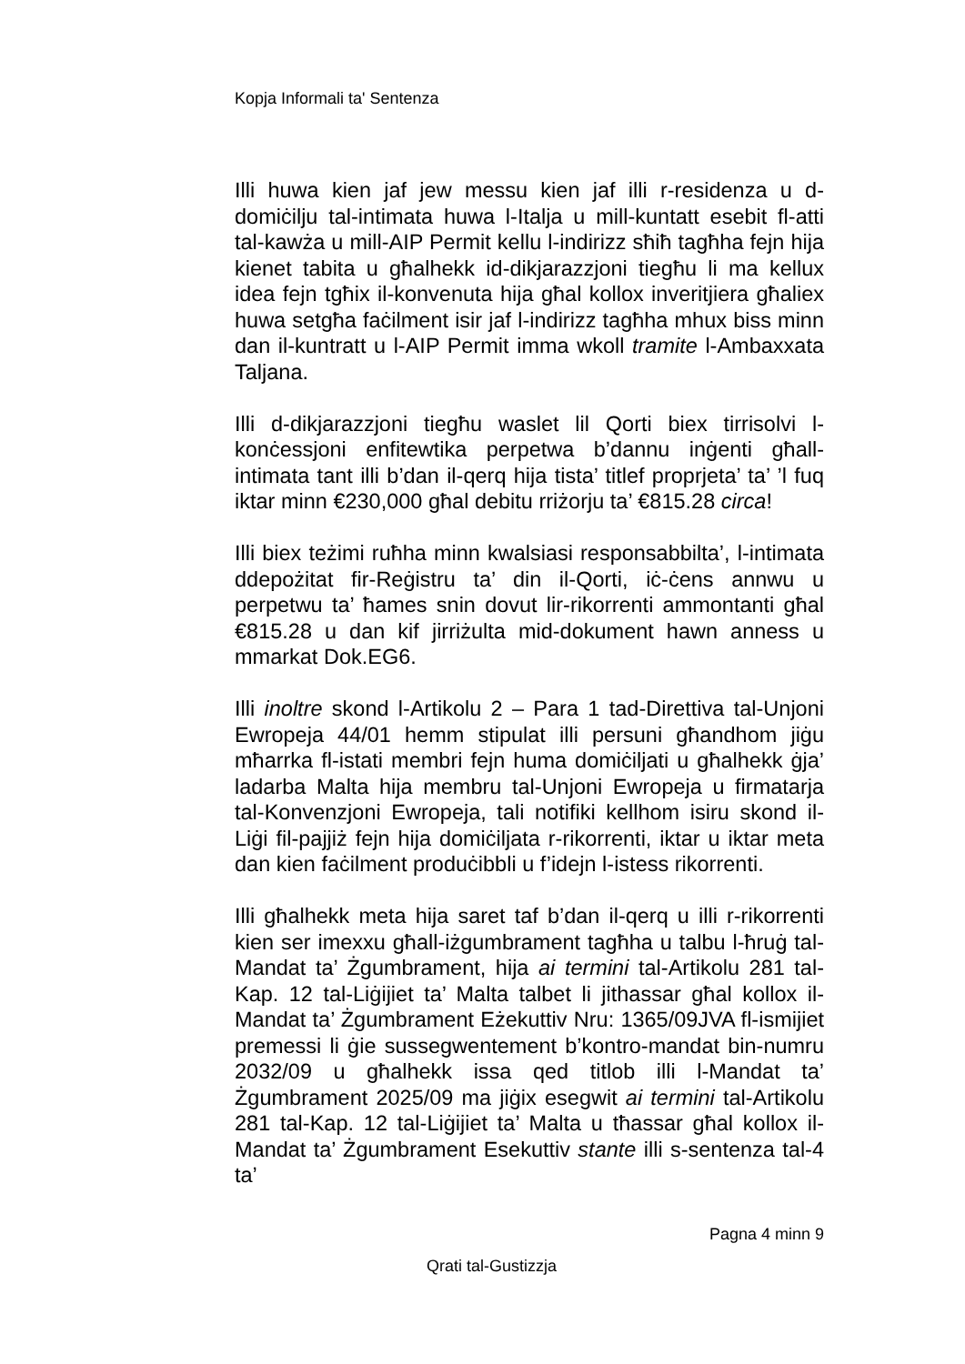Kopja Informali ta' Sentenza
Illi huwa kien jaf jew messu kien jaf illi r-residenza u d-domiċilju tal-intimata huwa l-Italja u mill-kuntatt esebit fl-atti tal-kawża u mill-AIP Permit kellu l-indirizz sħiħ tagħha fejn hija kienet tabita u għalhekk id-dikjarazzjoni tiegħu li ma kellux idea fejn tgħix il-konvenuta hija għal kollox inveritjiera għaliex huwa setgħa faċilment isir jaf l-indirizz tagħha mhux biss minn dan il-kuntratt u l-AIP Permit imma wkoll tramite l-Ambaxxata Taljana.
Illi d-dikjarazzjoni tiegħu waslet lil Qorti biex tirrisolvi l-konċessjoni enfitewtika perpetwa b’dannu inġenti għall-intimata tant illi b’dan il-qerq hija tista’ titlef proprjeta’ ta’ ’l fuq iktar minn €230,000 għal debitu rriżorju ta’ €815.28 circa!
Illi biex teżimi ruħha minn kwalsiasi responsabbilta’, l-intimata ddepożitat fir-Reġistru ta’ din il-Qorti, iċ-ċens annwu u perpetwu ta’ ħames snin dovut lir-rikorrenti ammontanti għal €815.28 u dan kif jirriżulta mid-dokument hawn anness u mmarkat Dok.EG6.
Illi inoltre skond l-Artikolu 2 – Para 1 tad-Direttiva tal-Unjoni Ewropeja 44/01 hemm stipulat illi persuni għandhom jiġu mħarrka fl-istati membri fejn huma domiċiljati u għalhekk ġja’ ladarba Malta hija membru tal-Unjoni Ewropeja u firmatarja tal-Konvenzjoni Ewropeja, tali notifiki kellhom isiru skond il-Liġi fil-pajjiż fejn hija domiċiljata r-rikorrenti, iktar u iktar meta dan kien faċilment produċibbli u f’idejn l-istess rikorrenti.
Illi għalhekk meta hija saret taf b’dan il-qerq u illi r-rikorrenti kien ser imexxu għall-iżgumbrament tagħha u talbu l-ħruġ tal-Mandat ta’ Żgumbrament, hija ai termini tal-Artikolu 281 tal-Kap. 12 tal-Liġijiet ta’ Malta talbet li jithassar għal kollox il-Mandat ta’ Żgumbrament Eżekuttiv Nru: 1365/09JVA fl-ismijiet premessi li ġie sussegwentement b’kontro-mandat bin-numru 2032/09 u għalhekk issa qed titlob illi l-Mandat ta’ Żgumbrament 2025/09 ma jiġix esegwit ai termini tal-Artikolu 281 tal-Kap. 12 tal-Liġijiet ta’ Malta u tħassar għal kollox il-Mandat ta’ Żgumbrament Esekuttiv stante illi s-sentenza tal-4 ta’
Pagna 4 minn 9
Qrati tal-Gustizzja